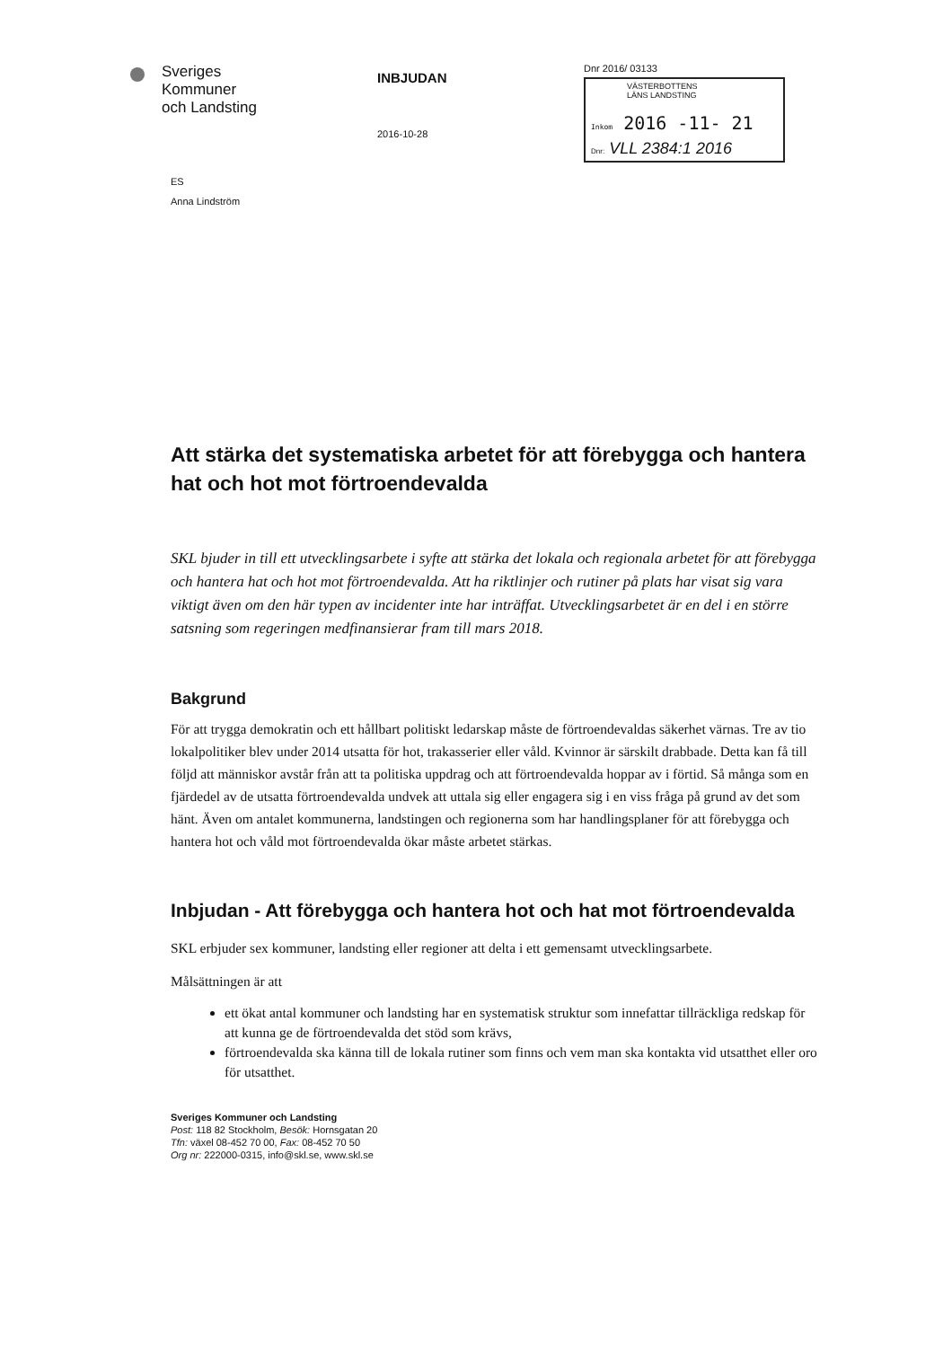Sveriges
Kommuner
och Landsting
INBJUDAN
2016-10-28
Dnr 2016/ 03133
VÄSTERBOTTENS
LÄNS LANDSTING
Inkom 2016 -11- 21
Dnr: VLL 2384:1 2016
ES
Anna Lindström
Att stärka det systematiska arbetet för att förebygga och hantera hat och hot mot förtroendevalda
SKL bjuder in till ett utvecklingsarbete i syfte att stärka det lokala och regionala arbetet för att förebygga och hantera hat och hot mot förtroendevalda. Att ha riktlinjer och rutiner på plats har visat sig vara viktigt även om den här typen av incidenter inte har inträffat. Utvecklingsarbetet är en del i en större satsning som regeringen medfinansierar fram till mars 2018.
Bakgrund
För att trygga demokratin och ett hållbart politiskt ledarskap måste de förtroendevaldas säkerhet värnas. Tre av tio lokalpolitiker blev under 2014 utsatta för hot, trakasserier eller våld. Kvinnor är särskilt drabbade. Detta kan få till följd att människor avstår från att ta politiska uppdrag och att förtroendevalda hoppar av i förtid. Så många som en fjärdedel av de utsatta förtroendevalda undvek att uttala sig eller engagera sig i en viss fråga på grund av det som hänt. Även om antalet kommunerna, landstingen och regionerna som har handlingsplaner för att förebygga och hantera hot och våld mot förtroendevalda ökar måste arbetet stärkas.
Inbjudan - Att förebygga och hantera hot och hat mot förtroendevalda
SKL erbjuder sex kommuner, landsting eller regioner att delta i ett gemensamt utvecklingsarbete.
Målsättningen är att
ett ökat antal kommuner och landsting har en systematisk struktur som innefattar tillräckliga redskap för att kunna ge de förtroendevalda det stöd som krävs,
förtroendevalda ska känna till de lokala rutiner som finns och vem man ska kontakta vid utsatthet eller oro för utsatthet.
Sveriges Kommuner och Landsting
Post: 118 82 Stockholm, Besök: Hornsgatan 20
Tfn: växel 08-452 70 00, Fax: 08-452 70 50
Org nr: 222000-0315, info@skl.se, www.skl.se